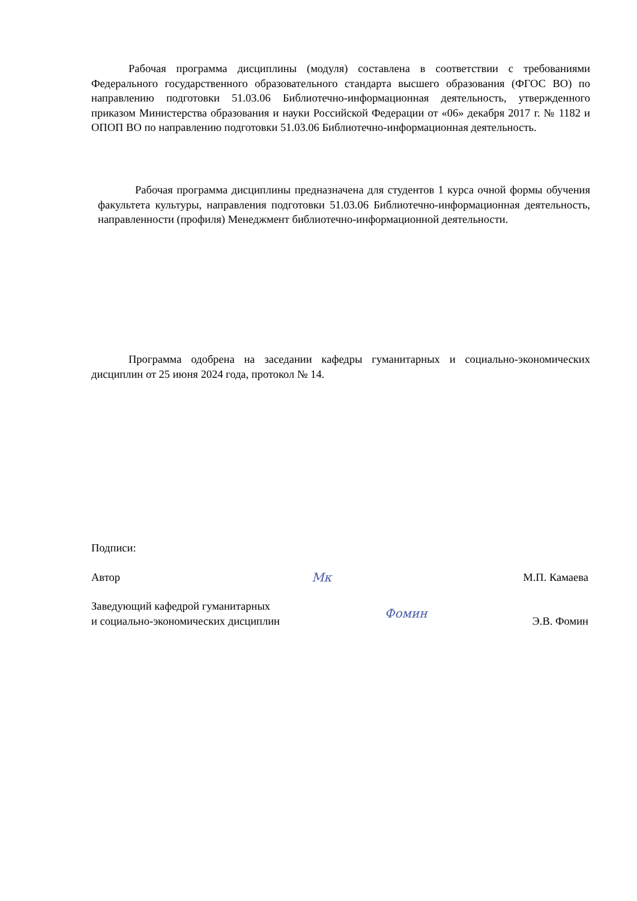Рабочая программа дисциплины (модуля) составлена в соответствии с требованиями Федерального государственного образовательного стандарта высшего образования (ФГОС ВО) по направлению подготовки 51.03.06 Библиотечно-информационная деятельность, утвержденного приказом Министерства образования и науки Российской Федерации от «06» декабря 2017 г. № 1182 и ОПОП ВО по направлению подготовки 51.03.06 Библиотечно-информационная деятельность.
Рабочая программа дисциплины предназначена для студентов 1 курса очной формы обучения факультета культуры, направления подготовки 51.03.06 Библиотечно-информационная деятельность, направленности (профиля) Менеджмент библиотечно-информационной деятельности.
Программа одобрена на заседании кафедры гуманитарных и социально-экономических дисциплин от 25 июня 2024 года, протокол № 14.
Подписи:
Автор Мк М.П. Камаева
Заведующий кафедрой гуманитарных
и социально-экономических дисциплин Фомин Э.В. Фомин